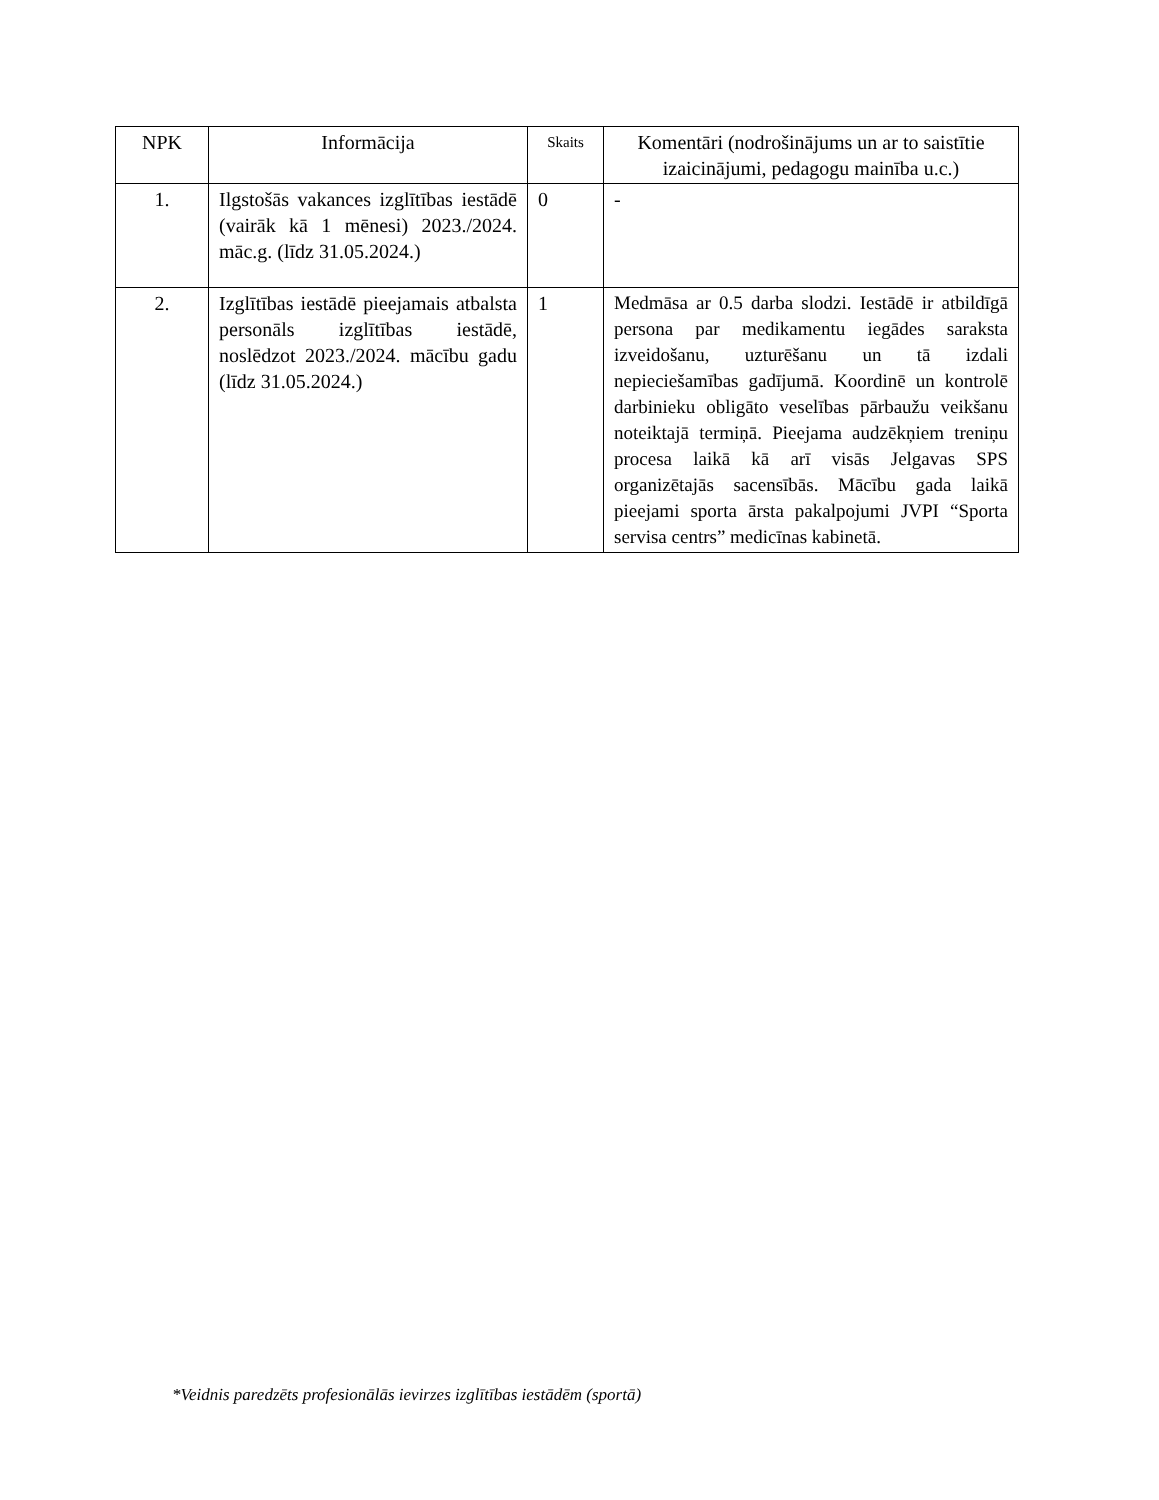| NPK | Informācija | Skaits | Komentāri (nodrošinājums un ar to saistītie izaicinājumi, pedagogu mainība u.c.) |
| --- | --- | --- | --- |
| 1. | Ilgstošās vakances izglītības iestādē (vairāk kā 1 mēnesi) 2023./2024. māc.g. (līdz 31.05.2024.) | 0 | - |
| 2. | Izglītības iestādē pieejamais atbalsta personāls izglītības iestādē, noslēdzot 2023./2024. mācību gadu (līdz 31.05.2024.) | 1 | Medmāsa ar 0.5 darba slodzi. Iestādē ir atbildīgā persona par medikamentu iegādes saraksta izveidošanu, uzturēšanu un tā izdali nepieciešamības gadījumā. Koordinē un kontrolē darbinieku obligāto veselības pārbaužu veikšanu noteiktajā termiņā. Pieejama audzēkņiem treniņu procesa laikā kā arī visās Jelgavas SPS organizētajās sacensībās. Mācību gada laikā pieejami sporta ārsta pakalpojumi JVPI “Sporta servisa centrs” medicīnas kabinetā. |
*Veidnis paredzēts profesionālās ievirzes izglītības iestādēm (sportā)